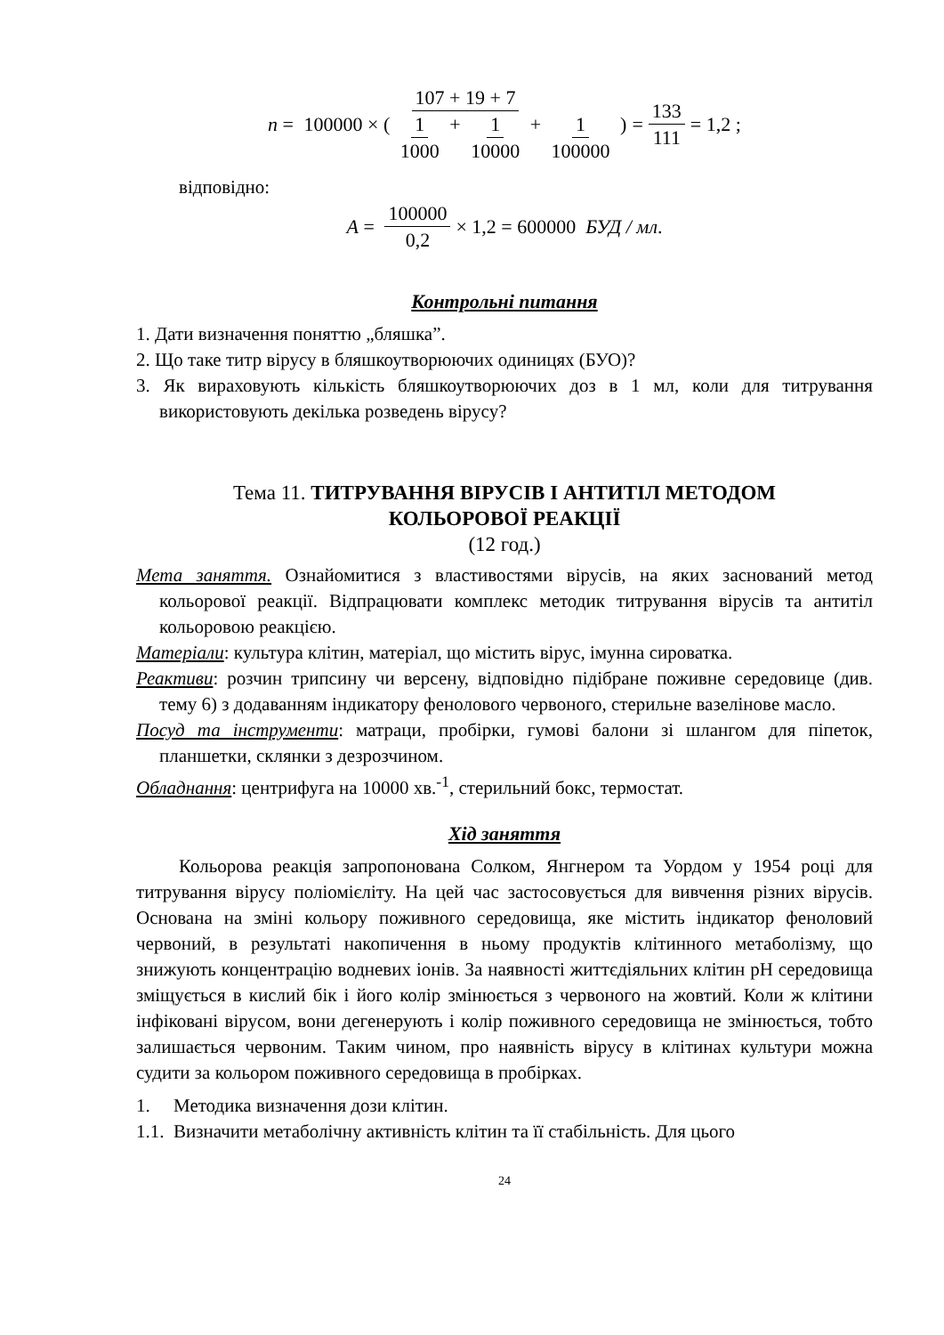n = 107 + 19 + 7 100000 × ( 1 1000 + 1 10000 + 1 100000 ) = 133 111 = 1,2 ;
відповідно:
A = 100000 0,2 × 1,2 = 600000 БУД / мл .
Контрольні питання
1. Дати визначення поняттю „бляшка”.
2. Що таке титр вірусу в бляшкоутворюючих одиницях (БУО)?
3. Як вираховують кількість бляшкоутворюючих доз в 1 мл, коли для титрування використовують декілька розведень вірусу?
Тема 11. ТИТРУВАННЯ ВІРУСІВ І АНТИТІЛ МЕТОДОМ
КОЛЬОРОВОЇ РЕАКЦІЇ
(12 год.)
Мета заняття. Ознайомитися з властивостями вірусів, на яких заснований метод кольорової реакції. Відпрацювати комплекс методик титрування вірусів та антитіл кольоровою реакцією.
Матеріали: культура клітин, матеріал, що містить вірус, імунна сироватка.
Реактиви: розчин трипсину чи версену, відповідно підібране поживне середовице (див. тему 6) з додаванням індикатору фенолового червоного, стерильне вазелінове масло.
Посуд та інструменти: матраци, пробірки, гумові балони зі шлангом для піпеток, планшетки, склянки з дезрозчином.
Обладнання: центрифуга на 10000 хв.<sup>-1</sup>, стерильний бокс, термостат.
Хід заняття
Кольорова реакція запропонована Солком, Янгнером та Уордом у 1954 році для титрування вірусу поліомієліту. На цей час застосовується для вивчення різних вірусів. Основана на зміні кольору поживного середовища, яке містить індикатор феноловий червоний, в результаті накопичення в ньому продуктів клітинного метаболізму, що знижують концентрацію водневих іонів. За наявності життєдіяльних клітин pH середовища зміщується в кислий бік і його колір змінюється з червоного на жовтий. Коли ж клітини інфіковані вірусом, вони дегенерують і колір поживного середовища не змінюється, тобто залишається червоним. Таким чином, про наявність вірусу в клітинах культури можна судити за кольором поживного середовища в пробірках.
1. Методика визначення дози клітин.
1.1. Визначити метаболічну активність клітин та її стабільність. Для цього
24